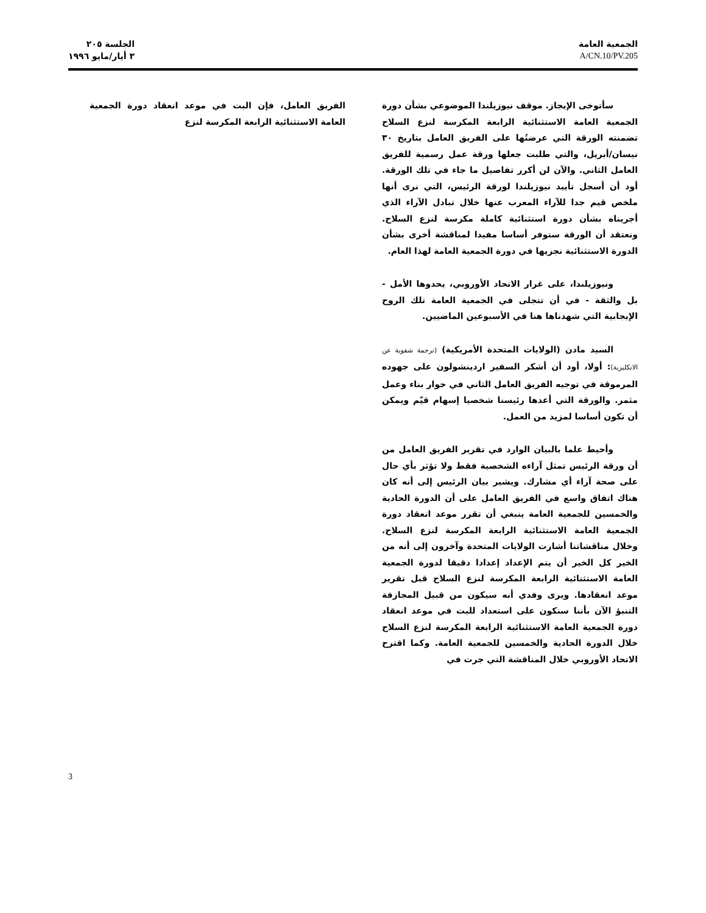الجمعية العامة
A/CN.10/PV.205
الجلسة ٢٠٥
٣ أيار/مايو ١٩٩٦
سأتوخى الإيجاز. موقف نيوزيلندا الموضوعي بشأن دورة الجمعية العامة الاستثنائية الرابعة المكرسة لنزع السلاح تضمنته الورقة التي عرضتُها على الفريق العامل بتاريخ ٣٠ نيسان/أبريل، والتي طلبت جعلها ورقة عمل رسمية للفريق العامل الثاني. والآن لن أكرر تفاصيل ما جاء في تلك الورقة. أود أن أسجل تأييد نيوزيلندا لورقة الرئيس، التي نرى أنها ملخص قيم جدا للآراء المعرب عنها خلال تبادل الآراء الذي أجريناه بشأن دورة استثنائية كاملة مكرسة لنزع السلاح. ونعتقد أن الورقة ستوفر أساسا مفيدا لمناقشة أخرى بشأن الدورة الاستثنائية نجريها في دورة الجمعية العامة لهذا العام.
ونيوزيلندا، على غرار الاتحاد الأوروبي، يحدوها الأمل - بل والثقة - في أن تتجلى في الجمعية العامة تلك الروح الإيجابية التي شهدناها هنا في الأسبوعين الماضيين.
السيد مادن (الولايات المتحدة الأمريكية) (ترجمة شفوية عن الانكليزية): أولا، أود أن أشكر السفير اردينشولون على جهوده المرموقة في توجيه الفريق العامل الثاني في حوار بناء وعمل مثمر. والورقة التي أعدها رئيسنا شخصيا إسهام قيّم ويمكن أن تكون أساسا لمزيد من العمل.
وأحيط علما بالبيان الوارد في تقرير الفريق العامل من أن ورقة الرئيس تمثل آراءه الشخصية فقط ولا تؤثر بأي حال على صحة آراء أي مشارك. ويشير بيان الرئيس إلى أنه كان هناك اتفاق واسع في الفريق العامل على أن الدورة الحادية والخمسين للجمعية العامة ينبغي أن تقرر موعد انعقاد دورة الجمعية العامة الاستثنائية الرابعة المكرسة لنزع السلاح. وخلال مناقشاتنا أشارت الولايات المتحدة وآخرون إلى أنه من الخير كل الخير أن يتم الإعداد إعدادا دقيقا لدورة الجمعية العامة الاستثنائية الرابعة المكرسة لنزع السلاح قبل تقرير موعد انعقادها. ويرى وفدي أنه سيكون من قبيل المجازفة التنبؤ الآن بأننا سنكون على استعداد للبت في موعد انعقاد دورة الجمعية العامة الاستثنائية الرابعة المكرسة لنزع السلاح خلال الدورة الحادية والخمسين للجمعية العامة. وكما اقترح الاتحاد الأوروبي خلال المناقشة التي جرت في
الفريق العامل، فإن البت في موعد انعقاد دورة الجمعية العامة الاستثنائية الرابعة المكرسة لنزع
3